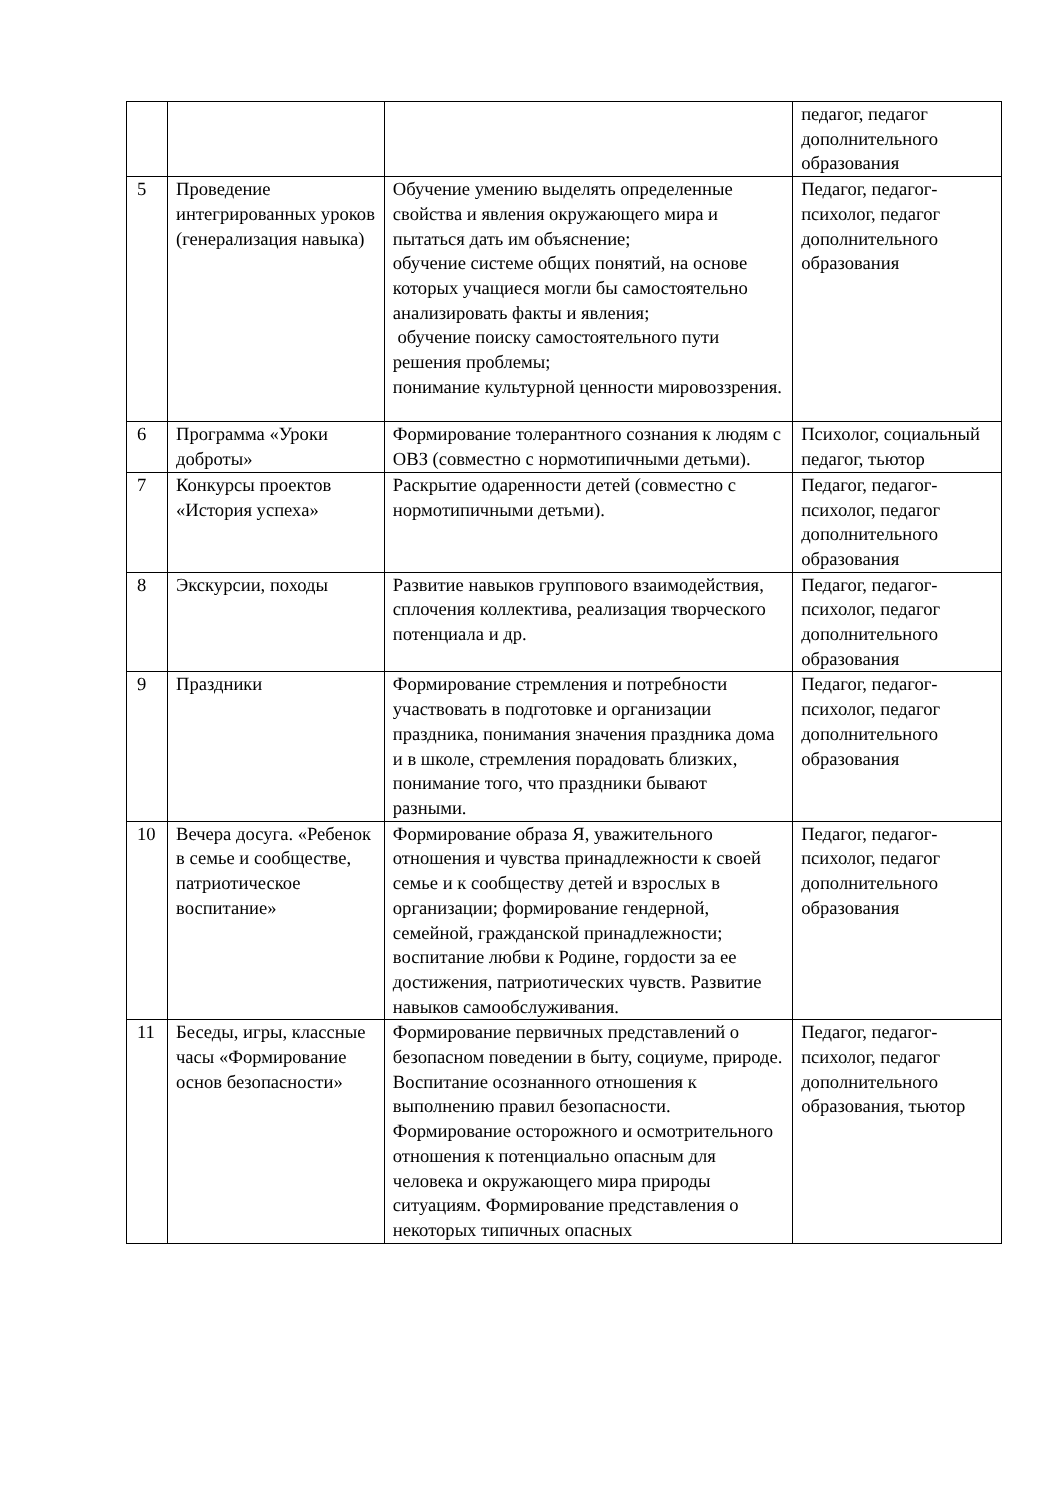| | | | педагог, педагог дополнительного образования |
| 5 | Проведение интегрированных уроков (генерализация навыка) | Обучение умению выделять определенные свойства и явления окружающего мира и пытаться дать им объяснение; обучение системе общих понятий, на основе которых учащиеся могли бы самостоятельно анализировать факты и явления; обучение поиску самостоятельного пути решения проблемы; понимание культурной ценности мировоззрения. | Педагог, педагог-психолог, педагог дополнительного образования |
| 6 | Программа «Уроки доброты» | Формирование толерантного сознания к людям с ОВЗ (совместно с нормотипичными детьми). | Психолог, социальный педагог, тьютор |
| 7 | Конкурсы проектов «История успеха» | Раскрытие одаренности детей (совместно с нормотипичными детьми). | Педагог, педагог-психолог, педагог дополнительного образования |
| 8 | Экскурсии, походы | Развитие навыков группового взаимодействия, сплочения коллектива, реализация творческого потенциала и др. | Педагог, педагог-психолог, педагог дополнительного образования |
| 9 | Праздники | Формирование стремления и потребности участвовать в подготовке и организации праздника, понимания значения праздника дома и в школе, стремления порадовать близких, понимание того, что праздники бывают разными. | Педагог, педагог-психолог, педагог дополнительного образования |
| 10 | Вечера досуга. «Ребенок в семье и сообществе, патриотическое воспитание» | Формирование образа Я, уважительного отношения и чувства принадлежности к своей семье и к сообществу детей и взрослых в организации; формирование гендерной, семейной, гражданской принадлежности; воспитание любви к Родине, гордости за ее достижения, патриотических чувств. Развитие навыков самообслуживания. | Педагог, педагог-психолог, педагог дополнительного образования |
| 11 | Беседы, игры, классные часы «Формирование основ безопасности» | Формирование первичных представлений о безопасном поведении в быту, социуме, природе. Воспитание осознанного отношения к выполнению правил безопасности. Формирование осторожного и осмотрительного отношения к потенциально опасным для человека и окружающего мира природы ситуациям. Формирование представления о некоторых типичных опасных | Педагог, педагог-психолог, педагог дополнительного образования, тьютор |